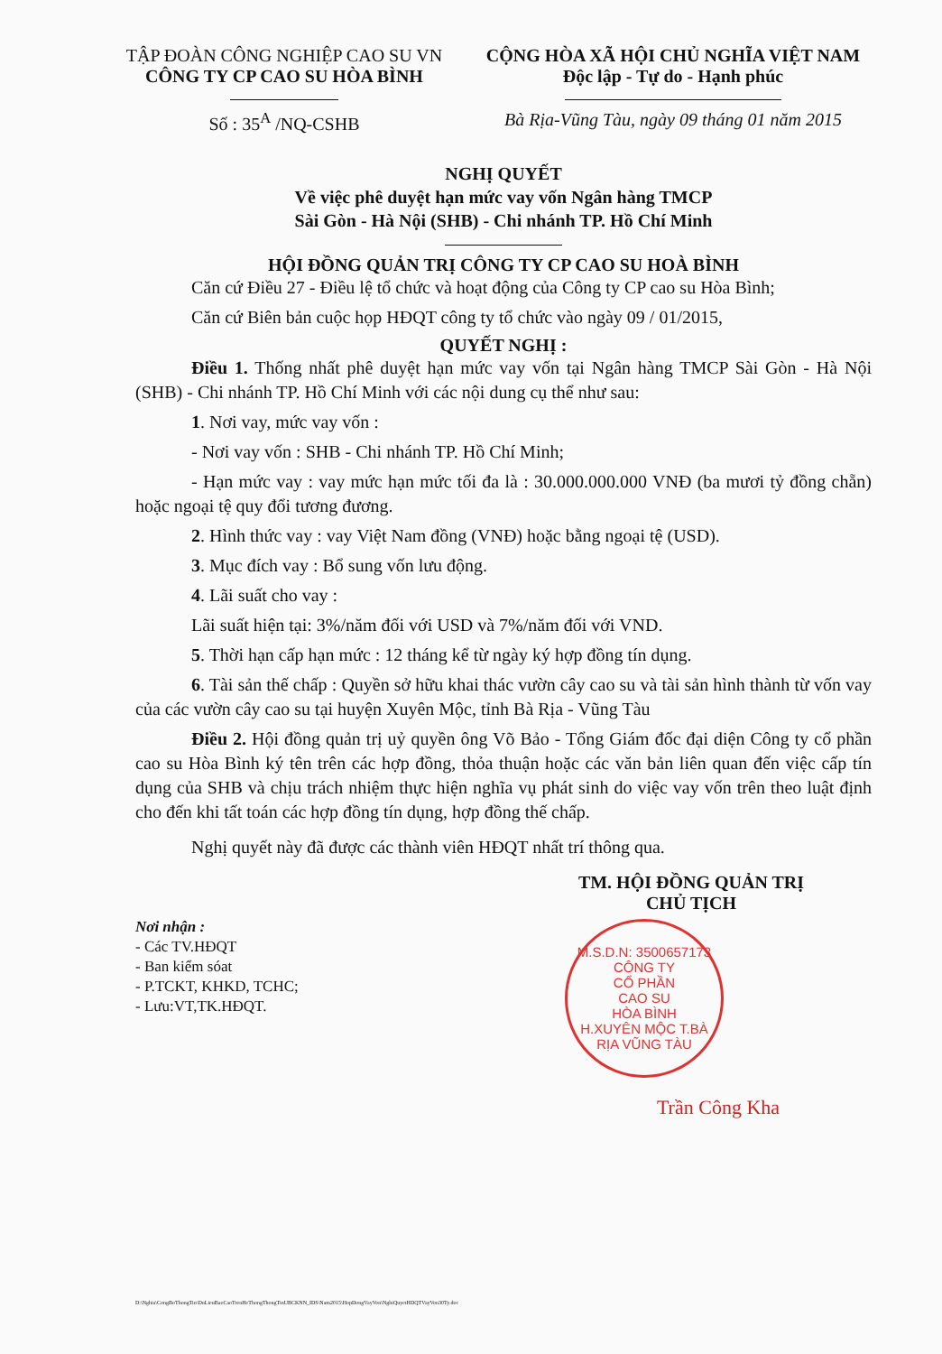TẬP ĐOÀN CÔNG NGHIỆP CAO SU VN
CÔNG TY CP CAO SU HÒA BÌNH
Số : 35<sup>A</sup> /NQ-CSHB
CỘNG HÒA XÃ HỘI CHỦ NGHĨA VIỆT NAM
Độc lập - Tự do - Hạnh phúc
Bà Rịa-Vũng Tàu, ngày 09 tháng 01 năm 2015
NGHỊ QUYẾT
Về việc phê duyệt hạn mức vay vốn Ngân hàng TMCP
Sài Gòn - Hà Nội (SHB) - Chi nhánh TP. Hồ Chí Minh
HỘI ĐỒNG QUẢN TRỊ CÔNG TY CP CAO SU HOÀ BÌNH
Căn cứ Điều 27 - Điều lệ tổ chức và hoạt động của Công ty CP cao su Hòa Bình;
Căn cứ Biên bản cuộc họp HĐQT công ty tổ chức vào ngày 09 / 01/2015,
QUYẾT NGHỊ :
Điều 1. Thống nhất phê duyệt hạn mức vay vốn tại Ngân hàng TMCP Sài Gòn - Hà Nội (SHB) - Chi nhánh TP. Hồ Chí Minh với các nội dung cụ thể như sau:
1. Nơi vay, mức vay vốn :
- Nơi vay vốn : SHB - Chi nhánh TP. Hồ Chí Minh;
- Hạn mức vay : vay mức hạn mức tối đa là : 30.000.000.000 VNĐ (ba mươi tỷ đồng chẵn) hoặc ngoại tệ quy đổi tương đương.
2. Hình thức vay : vay Việt Nam đồng (VNĐ) hoặc bằng ngoại tệ (USD).
3. Mục đích vay : Bổ sung vốn lưu động.
4. Lãi suất cho vay :
Lãi suất hiện tại: 3%/năm đối với USD và 7%/năm đối với VND.
5. Thời hạn cấp hạn mức : 12 tháng kể từ ngày ký hợp đồng tín dụng.
6. Tài sản thế chấp : Quyền sở hữu khai thác vườn cây cao su và tài sản hình thành từ vốn vay của các vườn cây cao su tại huyện Xuyên Mộc, tỉnh Bà Rịa - Vũng Tàu
Điều 2. Hội đồng quản trị uỷ quyền ông Võ Bảo - Tổng Giám đốc đại diện Công ty cổ phần cao su Hòa Bình ký tên trên các hợp đồng, thỏa thuận hoặc các văn bản liên quan đến việc cấp tín dụng của SHB và chịu trách nhiệm thực hiện nghĩa vụ phát sinh do việc vay vốn trên theo luật định cho đến khi tất toán các hợp đồng tín dụng, hợp đồng thế chấp.
Nghị quyết này đã được các thành viên HĐQT nhất trí thông qua.
Nơi nhận :
- Các TV.HĐQT
- Ban kiểm sóat
- P.TCKT, KHKD, TCHC;
- Lưu:VT,TK.HĐQT.
TM. HỘI ĐỒNG QUẢN TRỊ
CHỦ TỊCH
M.S.D.N: 3500657173
CÔNG TY
CỔ PHẦN
CAO SU
HÒA BÌNH
H.XUYÊN MỘC T.BÀ RỊA VŨNG TÀU
Trần Công Kha
D:\Nghia\CongBoThongTin\DuLieuBaoCaoTrenHeThongThongTinUBCKNN_IDS\Nam2015\HopDongVayVon\NghiQuyetHDQTVayVon30Ty.doc